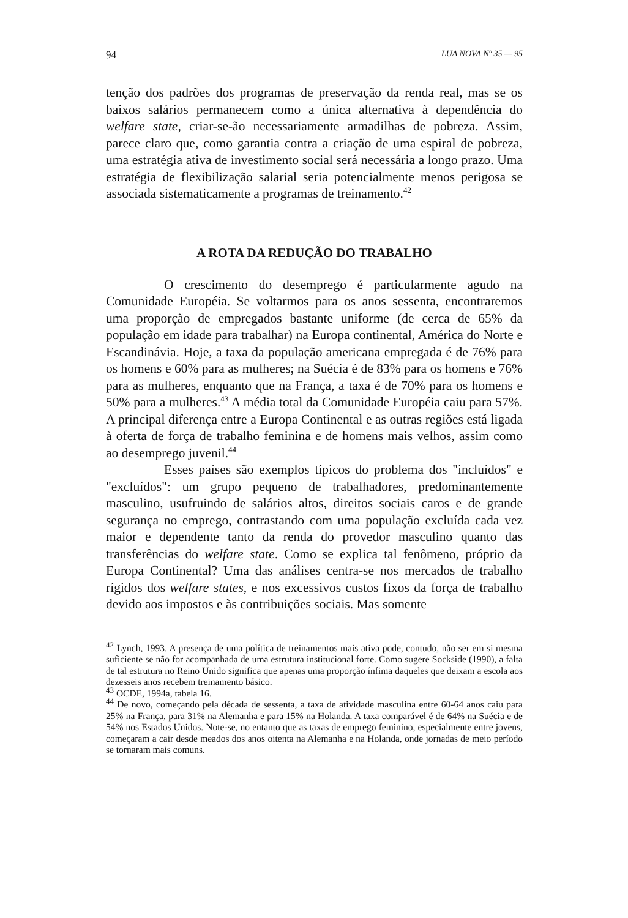94 LUA NOVA Nº 35 — 95
tenção dos padrões dos programas de preservação da renda real, mas se os baixos salários permanecem como a única alternativa à dependência do welfare state, criar-se-ão necessariamente armadilhas de pobreza. Assim, parece claro que, como garantia contra a criação de uma espiral de pobreza, uma estratégia ativa de investimento social será necessária a longo prazo. Uma estratégia de flexibilização salarial seria potencialmente menos perigosa se associada sistematicamente a programas de treinamento.<sup>42</sup>
A ROTA DA REDUÇÃO DO TRABALHO
O crescimento do desemprego é particularmente agudo na Comunidade Européia. Se voltarmos para os anos sessenta, encontraremos uma proporção de empregados bastante uniforme (de cerca de 65% da população em idade para trabalhar) na Europa continental, América do Norte e Escandinávia. Hoje, a taxa da população americana empregada é de 76% para os homens e 60% para as mulheres; na Suécia é de 83% para os homens e 76% para as mulheres, enquanto que na França, a taxa é de 70% para os homens e 50% para a mulheres.<sup>43</sup> A média total da Comunidade Européia caiu para 57%. A principal diferença entre a Europa Continental e as outras regiões está ligada à oferta de força de trabalho feminina e de homens mais velhos, assim como ao desemprego juvenil.<sup>44</sup>
Esses países são exemplos típicos do problema dos "incluídos" e "excluídos": um grupo pequeno de trabalhadores, predominantemente masculino, usufruindo de salários altos, direitos sociais caros e de grande segurança no emprego, contrastando com uma população excluída cada vez maior e dependente tanto da renda do provedor masculino quanto das transferências do welfare state. Como se explica tal fenômeno, próprio da Europa Continental? Uma das análises centra-se nos mercados de trabalho rígidos dos welfare states, e nos excessivos custos fixos da força de trabalho devido aos impostos e às contribuições sociais. Mas somente
<sup>42</sup> Lynch, 1993. A presença de uma política de treinamentos mais ativa pode, contudo, não ser em si mesma suficiente se não for acompanhada de uma estrutura institucional forte. Como sugere Sockside (1990), a falta de tal estrutura no Reino Unido significa que apenas uma proporção ínfima daqueles que deixam a escola aos dezesseis anos recebem treinamento básico.
<sup>43</sup> OCDE, 1994a, tabela 16.
<sup>44</sup> De novo, começando pela década de sessenta, a taxa de atividade masculina entre 60-64 anos caiu para 25% na França, para 31% na Alemanha e para 15% na Holanda. A taxa comparável é de 64% na Suécia e de 54% nos Estados Unidos. Note-se, no entanto que as taxas de emprego feminino, especialmente entre jovens, começaram a cair desde meados dos anos oitenta na Alemanha e na Holanda, onde jornadas de meio período se tornaram mais comuns.